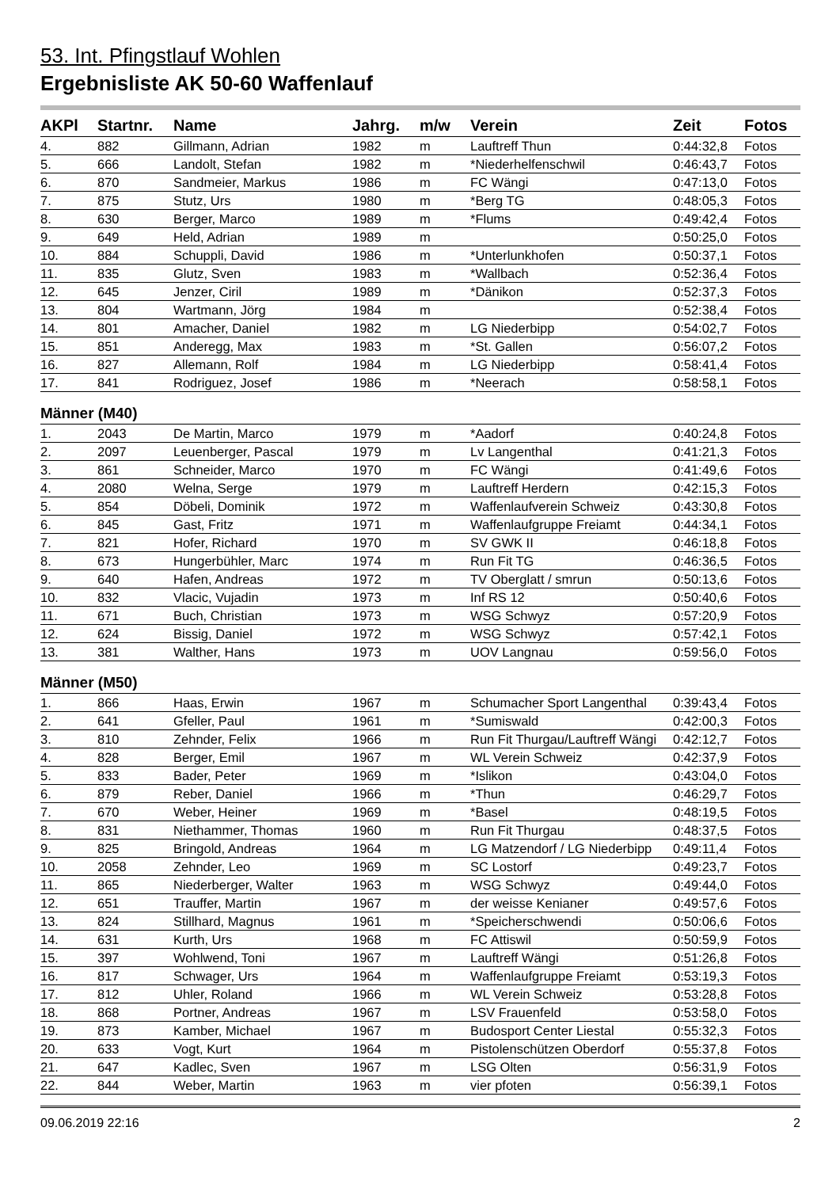53. Int. Pfingstlauf Wohlen
Ergebnisliste AK 50-60 Waffenlauf
| AKPl | Startnr. | Name | Jahrg. | m/w | Verein | Zeit | Fotos |
| --- | --- | --- | --- | --- | --- | --- | --- |
| 4. | 882 | Gillmann, Adrian | 1982 | m | Lauftreff Thun | 0:44:32,8 | Fotos |
| 5. | 666 | Landolt, Stefan | 1982 | m | *Niederhelfenschwil | 0:46:43,7 | Fotos |
| 6. | 870 | Sandmeier, Markus | 1986 | m | FC Wängi | 0:47:13,0 | Fotos |
| 7. | 875 | Stutz, Urs | 1980 | m | *Berg TG | 0:48:05,3 | Fotos |
| 8. | 630 | Berger, Marco | 1989 | m | *Flums | 0:49:42,4 | Fotos |
| 9. | 649 | Held, Adrian | 1989 | m | | 0:50:25,0 | Fotos |
| 10. | 884 | Schuppli, David | 1986 | m | *Unterlunkhofen | 0:50:37,1 | Fotos |
| 11. | 835 | Glutz, Sven | 1983 | m | *Wallbach | 0:52:36,4 | Fotos |
| 12. | 645 | Jenzer, Ciril | 1989 | m | *Dänikon | 0:52:37,3 | Fotos |
| 13. | 804 | Wartmann, Jörg | 1984 | m | | 0:52:38,4 | Fotos |
| 14. | 801 | Amacher, Daniel | 1982 | m | LG Niederbipp | 0:54:02,7 | Fotos |
| 15. | 851 | Anderegg, Max | 1983 | m | *St. Gallen | 0:56:07,2 | Fotos |
| 16. | 827 | Allemann, Rolf | 1984 | m | LG Niederbipp | 0:58:41,4 | Fotos |
| 17. | 841 | Rodriguez, Josef | 1986 | m | *Neerach | 0:58:58,1 | Fotos |
| Männer (M40) | | | | | | | |
| 1. | 2043 | De Martin, Marco | 1979 | m | *Aadorf | 0:40:24,8 | Fotos |
| 2. | 2097 | Leuenberger, Pascal | 1979 | m | Lv Langenthal | 0:41:21,3 | Fotos |
| 3. | 861 | Schneider, Marco | 1970 | m | FC Wängi | 0:41:49,6 | Fotos |
| 4. | 2080 | Welna, Serge | 1979 | m | Lauftreff Herdern | 0:42:15,3 | Fotos |
| 5. | 854 | Döbeli, Dominik | 1972 | m | Waffenlaufverein Schweiz | 0:43:30,8 | Fotos |
| 6. | 845 | Gast, Fritz | 1971 | m | Waffenlaufgruppe Freiamt | 0:44:34,1 | Fotos |
| 7. | 821 | Hofer, Richard | 1970 | m | SV GWK II | 0:46:18,8 | Fotos |
| 8. | 673 | Hungerbühler, Marc | 1974 | m | Run Fit TG | 0:46:36,5 | Fotos |
| 9. | 640 | Hafen, Andreas | 1972 | m | TV Oberglatt / smrun | 0:50:13,6 | Fotos |
| 10. | 832 | Vlacic, Vujadin | 1973 | m | Inf RS 12 | 0:50:40,6 | Fotos |
| 11. | 671 | Buch, Christian | 1973 | m | WSG Schwyz | 0:57:20,9 | Fotos |
| 12. | 624 | Bissig, Daniel | 1972 | m | WSG Schwyz | 0:57:42,1 | Fotos |
| 13. | 381 | Walther, Hans | 1973 | m | UOV Langnau | 0:59:56,0 | Fotos |
| Männer (M50) | | | | | | | |
| 1. | 866 | Haas, Erwin | 1967 | m | Schumacher Sport Langenthal | 0:39:43,4 | Fotos |
| 2. | 641 | Gfeller, Paul | 1961 | m | *Sumiswald | 0:42:00,3 | Fotos |
| 3. | 810 | Zehnder, Felix | 1966 | m | Run Fit Thurgau/Lauftreff Wängi | 0:42:12,7 | Fotos |
| 4. | 828 | Berger, Emil | 1967 | m | WL Verein Schweiz | 0:42:37,9 | Fotos |
| 5. | 833 | Bader, Peter | 1969 | m | *Islikon | 0:43:04,0 | Fotos |
| 6. | 879 | Reber, Daniel | 1966 | m | *Thun | 0:46:29,7 | Fotos |
| 7. | 670 | Weber, Heiner | 1969 | m | *Basel | 0:48:19,5 | Fotos |
| 8. | 831 | Niethammer, Thomas | 1960 | m | Run Fit Thurgau | 0:48:37,5 | Fotos |
| 9. | 825 | Bringold, Andreas | 1964 | m | LG Matzendorf / LG Niederbipp | 0:49:11,4 | Fotos |
| 10. | 2058 | Zehnder, Leo | 1969 | m | SC Lostorf | 0:49:23,7 | Fotos |
| 11. | 865 | Niederberger, Walter | 1963 | m | WSG Schwyz | 0:49:44,0 | Fotos |
| 12. | 651 | Trauffer, Martin | 1967 | m | der weisse Kenianer | 0:49:57,6 | Fotos |
| 13. | 824 | Stillhard, Magnus | 1961 | m | *Speicherschwendi | 0:50:06,6 | Fotos |
| 14. | 631 | Kurth, Urs | 1968 | m | FC Attiswil | 0:50:59,9 | Fotos |
| 15. | 397 | Wohlwend, Toni | 1967 | m | Lauftreff Wängi | 0:51:26,8 | Fotos |
| 16. | 817 | Schwager, Urs | 1964 | m | Waffenlaufgruppe Freiamt | 0:53:19,3 | Fotos |
| 17. | 812 | Uhler, Roland | 1966 | m | WL Verein Schweiz | 0:53:28,8 | Fotos |
| 18. | 868 | Portner, Andreas | 1967 | m | LSV Frauenfeld | 0:53:58,0 | Fotos |
| 19. | 873 | Kamber, Michael | 1967 | m | Budosport Center Liestal | 0:55:32,3 | Fotos |
| 20. | 633 | Vogt, Kurt | 1964 | m | Pistolenschützen Oberdorf | 0:55:37,8 | Fotos |
| 21. | 647 | Kadlec, Sven | 1967 | m | LSG Olten | 0:56:31,9 | Fotos |
| 22. | 844 | Weber, Martin | 1963 | m | vier pfoten | 0:56:39,1 | Fotos |
09.06.2019 22:16 2